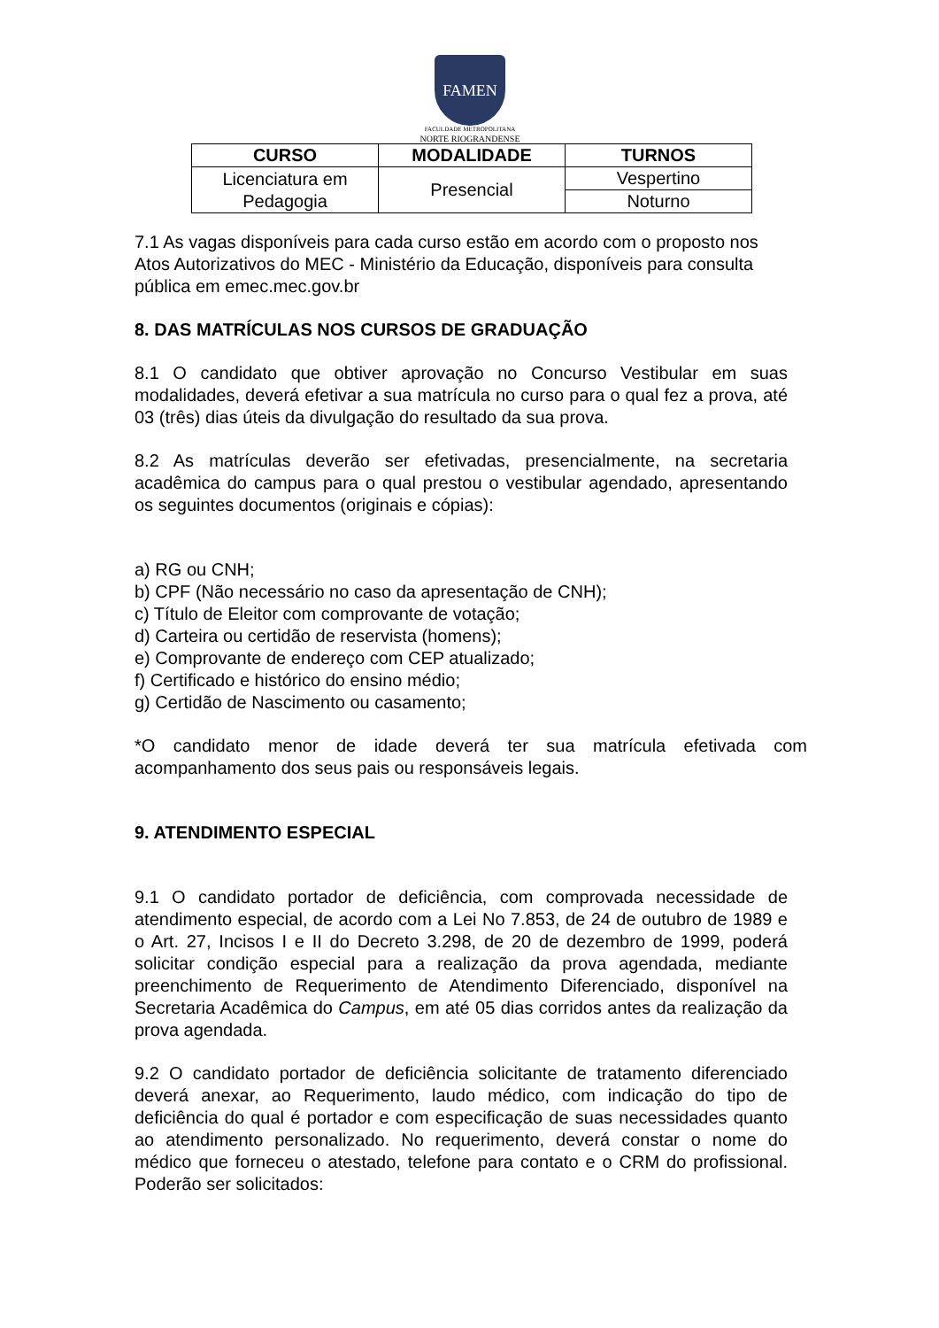FAMEN
FACULDADE METROPOLITANA
NORTE RIOGRANDENSE
| CURSO | MODALIDADE | TURNOS |
| --- | --- | --- |
| Licenciatura em Pedagogia | Presencial | Vespertino |
| | | Noturno |
7.1 As vagas disponíveis para cada curso estão em acordo com o proposto nos Atos Autorizativos do MEC - Ministério da Educação, disponíveis para consulta pública em emec.mec.gov.br
8. DAS MATRÍCULAS NOS CURSOS DE GRADUAÇÃO
8.1 O candidato que obtiver aprovação no Concurso Vestibular em suas modalidades, deverá efetivar a sua matrícula no curso para o qual fez a prova, até 03 (três) dias úteis da divulgação do resultado da sua prova.
8.2 As matrículas deverão ser efetivadas, presencialmente, na secretaria acadêmica do campus para o qual prestou o vestibular agendado, apresentando os seguintes documentos (originais e cópias):
a) RG ou CNH;
b) CPF (Não necessário no caso da apresentação de CNH);
c) Título de Eleitor com comprovante de votação;
d) Carteira ou certidão de reservista (homens);
e) Comprovante de endereço com CEP atualizado;
f) Certificado e histórico do ensino médio;
g) Certidão de Nascimento ou casamento;
*O candidato menor de idade deverá ter sua matrícula efetivada com acompanhamento dos seus pais ou responsáveis legais.
9. ATENDIMENTO ESPECIAL
9.1 O candidato portador de deficiência, com comprovada necessidade de atendimento especial, de acordo com a Lei No 7.853, de 24 de outubro de 1989 e o Art. 27, Incisos I e II do Decreto 3.298, de 20 de dezembro de 1999, poderá solicitar condição especial para a realização da prova agendada, mediante preenchimento de Requerimento de Atendimento Diferenciado, disponível na Secretaria Acadêmica do Campus, em até 05 dias corridos antes da realização da prova agendada.
9.2 O candidato portador de deficiência solicitante de tratamento diferenciado deverá anexar, ao Requerimento, laudo médico, com indicação do tipo de deficiência do qual é portador e com especificação de suas necessidades quanto ao atendimento personalizado. No requerimento, deverá constar o nome do médico que forneceu o atestado, telefone para contato e o CRM do profissional. Poderão ser solicitados: